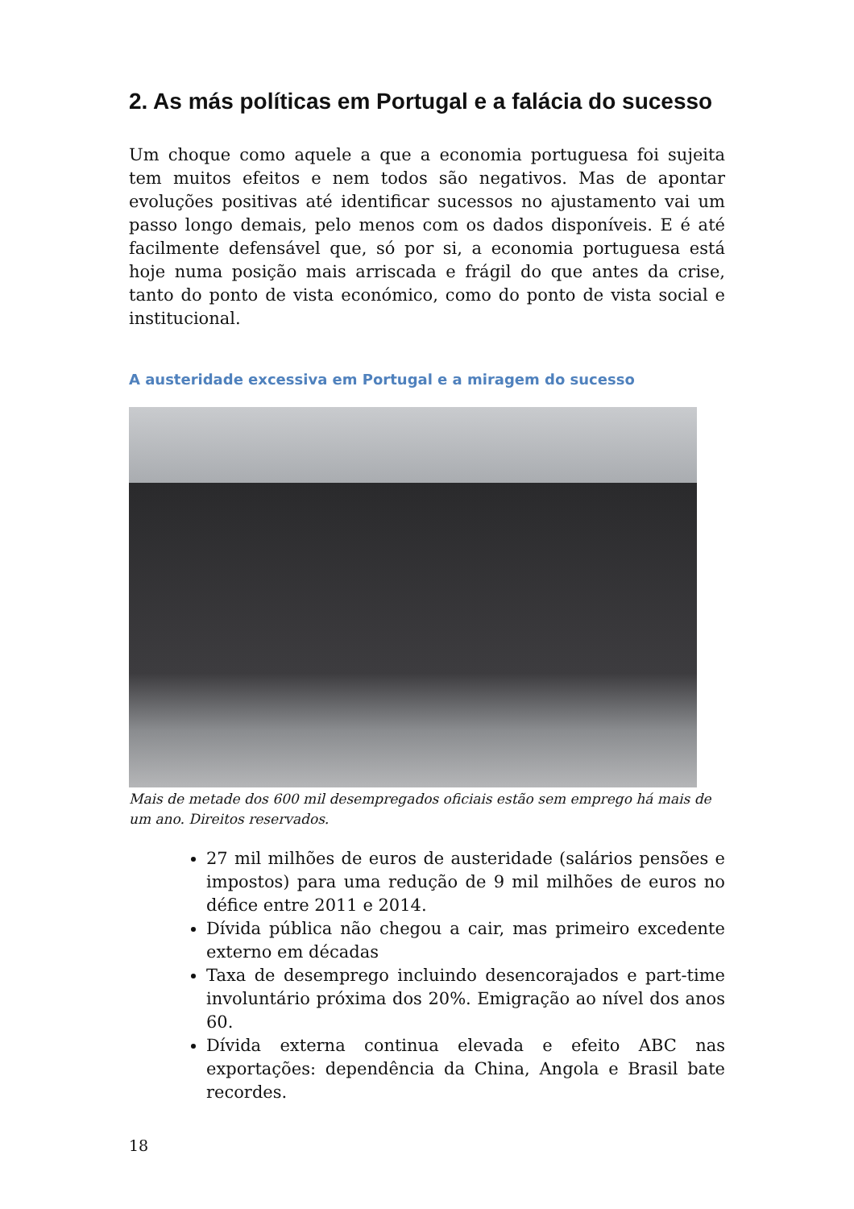2. As más políticas em Portugal e a falácia do sucesso
Um choque como aquele a que a economia portuguesa foi sujeita tem muitos efeitos e nem todos são negativos. Mas de apontar evoluções positivas até identificar sucessos no ajustamento vai um passo longo demais, pelo menos com os dados disponíveis. E é até facilmente defensável que, só por si, a economia portuguesa está hoje numa posição mais arriscada e frágil do que antes da crise, tanto do ponto de vista económico, como do ponto de vista social e institucional.
A austeridade excessiva em Portugal e a miragem do sucesso
Mais de metade dos 600 mil desempregados oficiais estão sem emprego há mais de um ano. Direitos reservados.
27 mil milhões de euros de austeridade (salários pensões e impostos) para uma redução de 9 mil milhões de euros no défice entre 2011 e 2014.
Dívida pública não chegou a cair, mas primeiro excedente externo em décadas
Taxa de desemprego incluindo desencorajados e part-time involuntário próxima dos 20%. Emigração ao nível dos anos 60.
Dívida externa continua elevada e efeito ABC nas exportações: dependência da China, Angola e Brasil bate recordes.
18